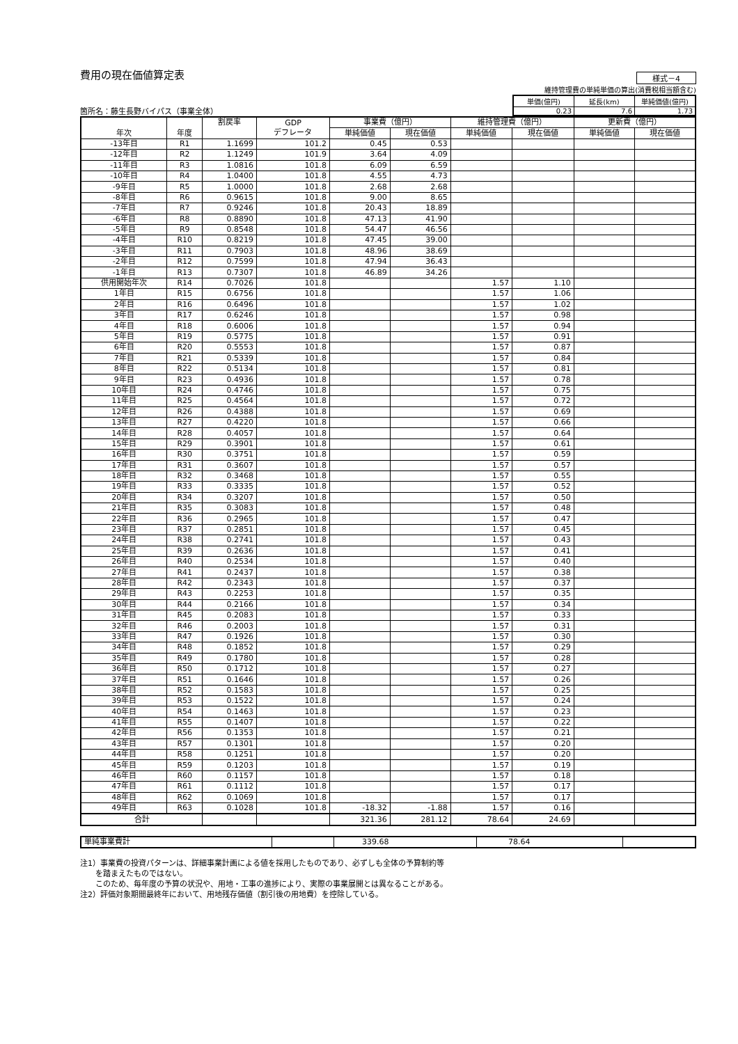費用の現在価値算定表
様式－4
箇所名：藤生長野バイパス（事業全体）
維持管理費の単純単価の算出(消費税相当額含む)
| 単価(億円) | 延長(km) | 単純価値(億円) |
| 0.23 | 7.6 | 1.73 |
| 年次 | 年度 | 割戻率 | GDP デフレータ | 事業費（億円） | | 維持管理費（億円） | | 更新費（億円） | |
| --- | --- | --- | --- | --- | --- | --- | --- | --- | --- |
| | | | | 単純価値 | 現在価値 | 単純価値 | 現在価値 | 単純価値 | 現在価値 |
| -13年目 | R1 | 1.1699 | 101.2 | 0.45 | 0.53 | | | | |
| -12年目 | R2 | 1.1249 | 101.9 | 3.64 | 4.09 | | | | |
| -11年目 | R3 | 1.0816 | 101.8 | 6.09 | 6.59 | | | | |
| -10年目 | R4 | 1.0400 | 101.8 | 4.55 | 4.73 | | | | |
| -9年目 | R5 | 1.0000 | 101.8 | 2.68 | 2.68 | | | | |
| -8年目 | R6 | 0.9615 | 101.8 | 9.00 | 8.65 | | | | |
| -7年目 | R7 | 0.9246 | 101.8 | 20.43 | 18.89 | | | | |
| -6年目 | R8 | 0.8890 | 101.8 | 47.13 | 41.90 | | | | |
| -5年目 | R9 | 0.8548 | 101.8 | 54.47 | 46.56 | | | | |
| -4年目 | R10 | 0.8219 | 101.8 | 47.45 | 39.00 | | | | |
| -3年目 | R11 | 0.7903 | 101.8 | 48.96 | 38.69 | | | | |
| -2年目 | R12 | 0.7599 | 101.8 | 47.94 | 36.43 | | | | |
| -1年目 | R13 | 0.7307 | 101.8 | 46.89 | 34.26 | | | | |
| 供用開始年次 | R14 | 0.7026 | 101.8 | | | 1.57 | 1.10 | | |
| 1年目 | R15 | 0.6756 | 101.8 | | | 1.57 | 1.06 | | |
| 2年目 | R16 | 0.6496 | 101.8 | | | 1.57 | 1.02 | | |
| 3年目 | R17 | 0.6246 | 101.8 | | | 1.57 | 0.98 | | |
| 4年目 | R18 | 0.6006 | 101.8 | | | 1.57 | 0.94 | | |
| 5年目 | R19 | 0.5775 | 101.8 | | | 1.57 | 0.91 | | |
| 6年目 | R20 | 0.5553 | 101.8 | | | 1.57 | 0.87 | | |
| 7年目 | R21 | 0.5339 | 101.8 | | | 1.57 | 0.84 | | |
| 8年目 | R22 | 0.5134 | 101.8 | | | 1.57 | 0.81 | | |
| 9年目 | R23 | 0.4936 | 101.8 | | | 1.57 | 0.78 | | |
| 10年目 | R24 | 0.4746 | 101.8 | | | 1.57 | 0.75 | | |
| 11年目 | R25 | 0.4564 | 101.8 | | | 1.57 | 0.72 | | |
| 12年目 | R26 | 0.4388 | 101.8 | | | 1.57 | 0.69 | | |
| 13年目 | R27 | 0.4220 | 101.8 | | | 1.57 | 0.66 | | |
| 14年目 | R28 | 0.4057 | 101.8 | | | 1.57 | 0.64 | | |
| 15年目 | R29 | 0.3901 | 101.8 | | | 1.57 | 0.61 | | |
| 16年目 | R30 | 0.3751 | 101.8 | | | 1.57 | 0.59 | | |
| 17年目 | R31 | 0.3607 | 101.8 | | | 1.57 | 0.57 | | |
| 18年目 | R32 | 0.3468 | 101.8 | | | 1.57 | 0.55 | | |
| 19年目 | R33 | 0.3335 | 101.8 | | | 1.57 | 0.52 | | |
| 20年目 | R34 | 0.3207 | 101.8 | | | 1.57 | 0.50 | | |
| 21年目 | R35 | 0.3083 | 101.8 | | | 1.57 | 0.48 | | |
| 22年目 | R36 | 0.2965 | 101.8 | | | 1.57 | 0.47 | | |
| 23年目 | R37 | 0.2851 | 101.8 | | | 1.57 | 0.45 | | |
| 24年目 | R38 | 0.2741 | 101.8 | | | 1.57 | 0.43 | | |
| 25年目 | R39 | 0.2636 | 101.8 | | | 1.57 | 0.41 | | |
| 26年目 | R40 | 0.2534 | 101.8 | | | 1.57 | 0.40 | | |
| 27年目 | R41 | 0.2437 | 101.8 | | | 1.57 | 0.38 | | |
| 28年目 | R42 | 0.2343 | 101.8 | | | 1.57 | 0.37 | | |
| 29年目 | R43 | 0.2253 | 101.8 | | | 1.57 | 0.35 | | |
| 30年目 | R44 | 0.2166 | 101.8 | | | 1.57 | 0.34 | | |
| 31年目 | R45 | 0.2083 | 101.8 | | | 1.57 | 0.33 | | |
| 32年目 | R46 | 0.2003 | 101.8 | | | 1.57 | 0.31 | | |
| 33年目 | R47 | 0.1926 | 101.8 | | | 1.57 | 0.30 | | |
| 34年目 | R48 | 0.1852 | 101.8 | | | 1.57 | 0.29 | | |
| 35年目 | R49 | 0.1780 | 101.8 | | | 1.57 | 0.28 | | |
| 36年目 | R50 | 0.1712 | 101.8 | | | 1.57 | 0.27 | | |
| 37年目 | R51 | 0.1646 | 101.8 | | | 1.57 | 0.26 | | |
| 38年目 | R52 | 0.1583 | 101.8 | | | 1.57 | 0.25 | | |
| 39年目 | R53 | 0.1522 | 101.8 | | | 1.57 | 0.24 | | |
| 40年目 | R54 | 0.1463 | 101.8 | | | 1.57 | 0.23 | | |
| 41年目 | R55 | 0.1407 | 101.8 | | | 1.57 | 0.22 | | |
| 42年目 | R56 | 0.1353 | 101.8 | | | 1.57 | 0.21 | | |
| 43年目 | R57 | 0.1301 | 101.8 | | | 1.57 | 0.20 | | |
| 44年目 | R58 | 0.1251 | 101.8 | | | 1.57 | 0.20 | | |
| 45年目 | R59 | 0.1203 | 101.8 | | | 1.57 | 0.19 | | |
| 46年目 | R60 | 0.1157 | 101.8 | | | 1.57 | 0.18 | | |
| 47年目 | R61 | 0.1112 | 101.8 | | | 1.57 | 0.17 | | |
| 48年目 | R62 | 0.1069 | 101.8 | | | 1.57 | 0.17 | | |
| 49年目 | R63 | 0.1028 | 101.8 | -18.32 | -1.88 | 1.57 | 0.16 | | |
| 合計 | | | | 321.36 | 281.12 | 78.64 | 24.69 | | |
| 単純事業費計 | | 339.68 | 78.64 | |
注1）事業費の投資パターンは、詳細事業計画による値を採用したものであり、必ずしも全体の予算制約等
　　を踏まえたものではない。
　　このため、毎年度の予算の状況や、用地・工事の進捗により、実際の事業展開とは異なることがある。
注2）評価対象期間最終年において、用地残存価値（割引後の用地費）を控除している。